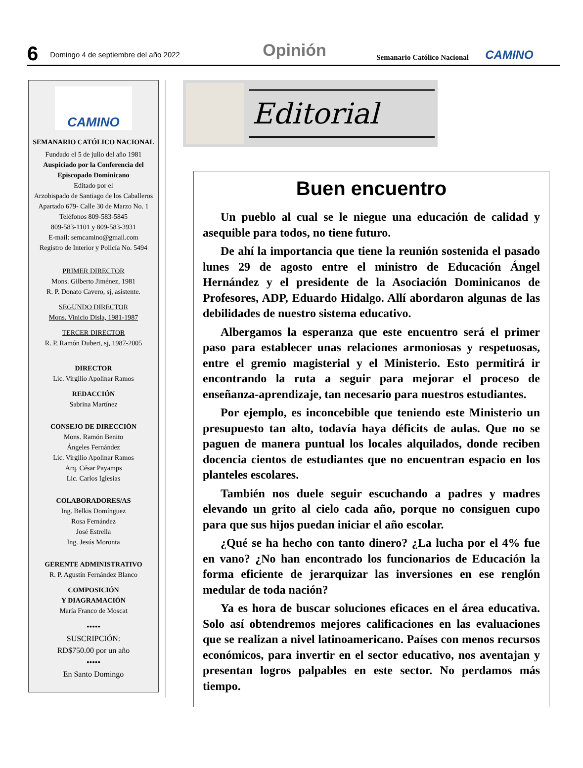6 Domingo 4 de septiembre del año 2022 Opinión Semanario Católico Nacional CAMINO
CAMINO
SEMANARIO CATÓLICO NACIONAL
Fundado el 5 de julio del año 1981
Auspiciado por la Conferencia del Episcopado Dominicano
Editado por el
Arzobispado de Santiago de los Caballeros
Apartado 679- Calle 30 de Marzo No. 1
Teléfonos 809-583-5845
809-583-1101 y 809-583-3931
E-mail: semcamino@gmail.com
Registro de Interior y Policía No. 5494
PRIMER DIRECTOR
Mons. Gilberto Jiménez, 1981
R. P. Donato Cavero, sj, asistente.
SEGUNDO DIRECTOR
Mons. Vinicio Disla, 1981-1987
TERCER DIRECTOR
R. P. Ramón Dubert, sj, 1987-2005
DIRECTOR
Lic. Virgilio Apolinar Ramos
REDACCIÓN
Sabrina Martínez
CONSEJO DE DIRECCIÓN
Mons. Ramón Benito
Ángeles Fernández
Lic. Virgilio Apolinar Ramos
Arq. César Payamps
Lic. Carlos Iglesias
COLABORADORES/AS
Ing. Belkis Domínguez
Rosa Fernández
José Estrella
Ing. Jesús Moronta
GERENTE ADMINISTRATIVO
R. P. Agustín Fernández Blanco
COMPOSICIÓN
Y DIAGRAMACIÓN
María Franco de Moscat
•••••
SUSCRIPCIÓN:
RD$750.00 por un año
•••••
En Santo Domingo
Editorial
Buen encuentro
Un pueblo al cual se le niegue una educación de calidad y asequible para todos, no tiene futuro.
De ahí la importancia que tiene la reunión sostenida el pasado lunes 29 de agosto entre el ministro de Educación Ángel Hernández y el presidente de la Asociación Dominicanos de Profesores, ADP, Eduardo Hidalgo. Allí abordaron algunas de las debilidades de nuestro sistema educativo.
Albergamos la esperanza que este encuentro será el primer paso para establecer unas relaciones armoniosas y respetuosas, entre el gremio magisterial y el Ministerio. Esto permitirá ir encontrando la ruta a seguir para mejorar el proceso de enseñanza-aprendizaje, tan necesario para nuestros estudiantes.
Por ejemplo, es inconcebible que teniendo este Ministerio un presupuesto tan alto, todavía haya déficits de aulas. Que no se paguen de manera puntual los locales alquilados, donde reciben docencia cientos de estudiantes que no encuentran espacio en los planteles escolares.
También nos duele seguir escuchando a padres y madres elevando un grito al cielo cada año, porque no consiguen cupo para que sus hijos puedan iniciar el año escolar.
¿Qué se ha hecho con tanto dinero? ¿La lucha por el 4% fue en vano? ¿No han encontrado los funcionarios de Educación la forma eficiente de jerarquizar las inversiones en ese renglón medular de toda nación?
Ya es hora de buscar soluciones eficaces en el área educativa. Solo así obtendremos mejores calificaciones en las evaluaciones que se realizan a nivel latinoamericano. Países con menos recursos económicos, para invertir en el sector educativo, nos aventajan y presentan logros palpables en este sector. No perdamos más tiempo.